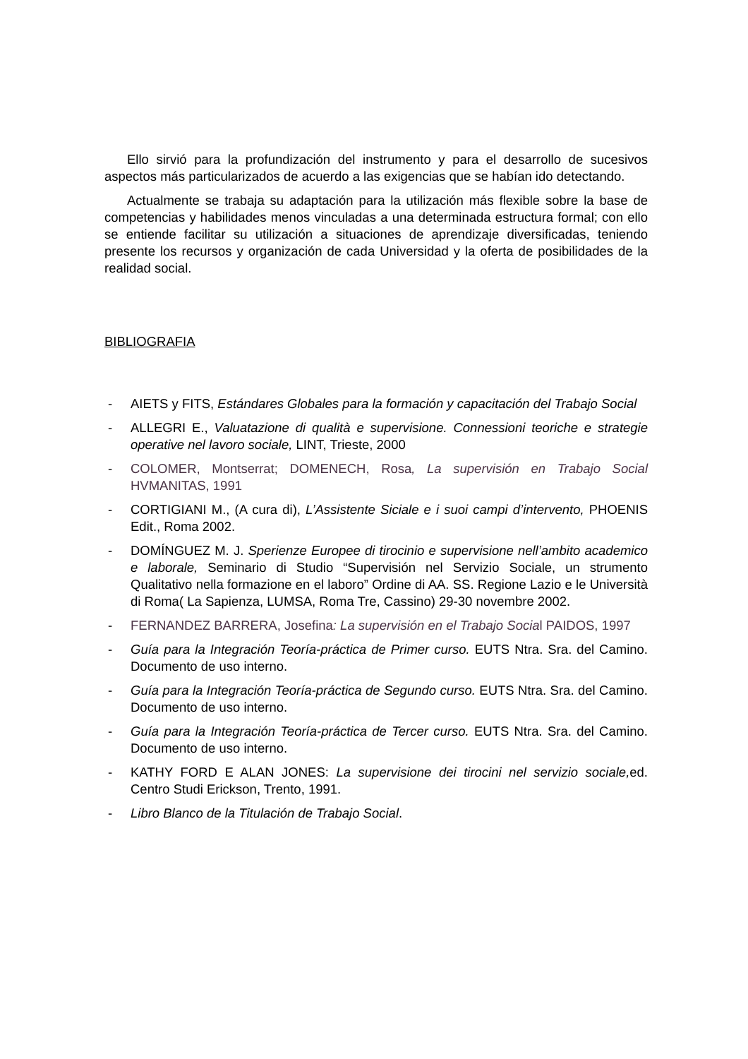Ello sirvió para la profundización del instrumento y para el desarrollo de sucesivos aspectos más particularizados de acuerdo a las exigencias que se habían ido detectando.
Actualmente se trabaja su adaptación para la utilización más flexible sobre la base de competencias y habilidades menos vinculadas a una determinada estructura formal; con ello se entiende facilitar su utilización a situaciones de aprendizaje diversificadas, teniendo presente los recursos y organización de cada Universidad y la oferta de posibilidades de la realidad social.
BIBLIOGRAFIA
- AIETS y FITS, Estándares Globales para la formación y capacitación del Trabajo Social
- ALLEGRI E., Valuatazione di qualità e supervisione. Connessioni teoriche e strategie operative nel lavoro sociale, LINT, Trieste, 2000
- COLOMER, Montserrat; DOMENECH, Rosa, La supervisión en Trabajo Social HVMANITAS, 1991
- CORTIGIANI M., (A cura di), L’Assistente Siciale e i suoi campi d’intervento, PHOENIS Edit., Roma 2002.
- DOMÍNGUEZ M. J. Sperienze Europee di tirocinio e supervisione nell’ambito academico e laborale, Seminario di Studio “Supervisión nel Servizio Sociale, un strumento Qualitativo nella formazione en el laboro” Ordine di AA. SS. Regione Lazio e le Università di Roma( La Sapienza, LUMSA, Roma Tre, Cassino) 29-30 novembre 2002.
- FERNANDEZ BARRERA, Josefina: La supervisión en el Trabajo Social PAIDOS, 1997
- Guía para la Integración Teoría-práctica de Primer curso. EUTS Ntra. Sra. del Camino. Documento de uso interno.
- Guía para la Integración Teoría-práctica de Segundo curso. EUTS Ntra. Sra. del Camino. Documento de uso interno.
- Guía para la Integración Teoría-práctica de Tercer curso. EUTS Ntra. Sra. del Camino. Documento de uso interno.
- KATHY FORD E ALAN JONES: La supervisione dei tirocini nel servizio sociale, ed. Centro Studi Erickson, Trento, 1991.
- Libro Blanco de la Titulación de Trabajo Social.